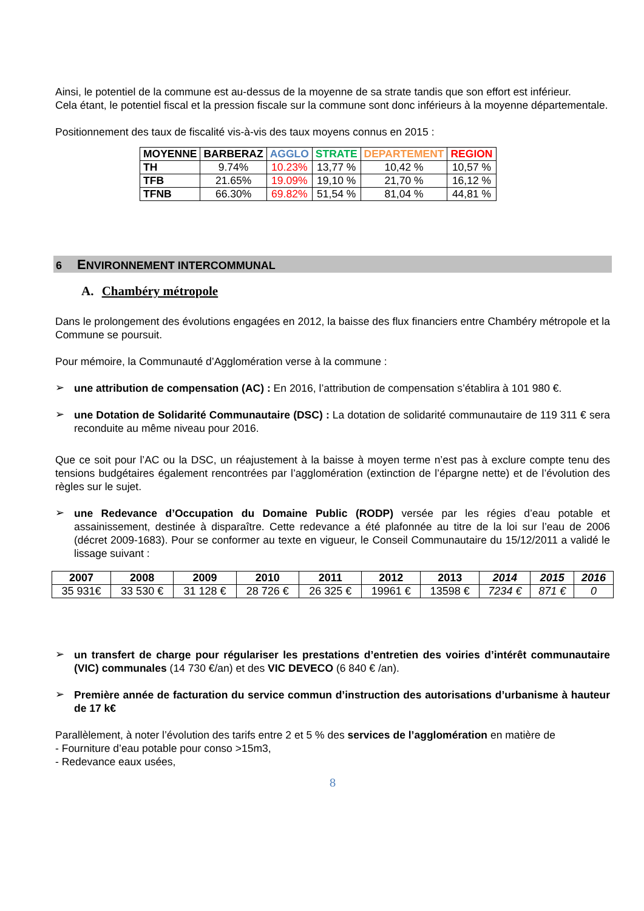Ainsi, le potentiel de la commune est au-dessus de la moyenne de sa strate tandis que son effort est inférieur.
Cela étant, le potentiel fiscal et la pression fiscale sur la commune sont donc inférieurs à la moyenne départementale.
Positionnement des taux de fiscalité vis-à-vis des taux moyens connus en 2015 :
| MOYENNE | BARBERAZ | AGGLO | STRATE | DEPARTEMENT | REGION |
| --- | --- | --- | --- | --- | --- |
| TH | 9.74% | 10.23% | 13,77 % | 10,42 % | 10,57 % |
| TFB | 21.65% | 19.09% | 19,10 % | 21,70 % | 16,12 % |
| TFNB | 66.30% | 69.82% | 51,54 % | 81,04 % | 44,81 % |
6 ENVIRONNEMENT INTERCOMMUNAL
A. Chambéry métropole
Dans le prolongement des évolutions engagées en 2012, la baisse des flux financiers entre Chambéry métropole et la Commune se poursuit.
Pour mémoire, la Communauté d’Agglomération verse à la commune :
➢
une attribution de compensation (AC) : En 2016, l’attribution de compensation s’établira à 101 980 €.
➢
une Dotation de Solidarité Communautaire (DSC) : La dotation de solidarité communautaire de 119 311 € sera reconduite au même niveau pour 2016.
Que ce soit pour l’AC ou la DSC, un réajustement à la baisse à moyen terme n’est pas à exclure compte tenu des tensions budgétaires également rencontrées par l’agglomération (extinction de l’épargne nette) et de l’évolution des règles sur le sujet.
➢
une Redevance d’Occupation du Domaine Public (RODP) versée par les régies d’eau potable et assainissement, destinée à disparaître. Cette redevance a été plafonnée au titre de la loi sur l’eau de 2006 (décret 2009-1683). Pour se conformer au texte en vigueur, le Conseil Communautaire du 15/12/2011 a validé le lissage suivant :
| 2007 | 2008 | 2009 | 2010 | 2011 | 2012 | 2013 | 2014 | 2015 | 2016 |
| --- | --- | --- | --- | --- | --- | --- | --- | --- | --- |
| 35 931€ | 33 530 € | 31 128 € | 28 726 € | 26 325 € | 19961 € | 13598 € | 7234 € | 871 € | 0 |
➢
un transfert de charge pour régulariser les prestations d’entretien des voiries d’intérêt communautaire (VIC) communales (14 730 €/an) et des VIC DEVECO (6 840 € /an).
➢
Première année de facturation du service commun d’instruction des autorisations d’urbanisme à hauteur de 17 k€
Parallèlement, à noter l’évolution des tarifs entre 2 et 5 % des services de l’agglomération en matière de
- Fourniture d’eau potable pour conso >15m3,
- Redevance eaux usées,
8